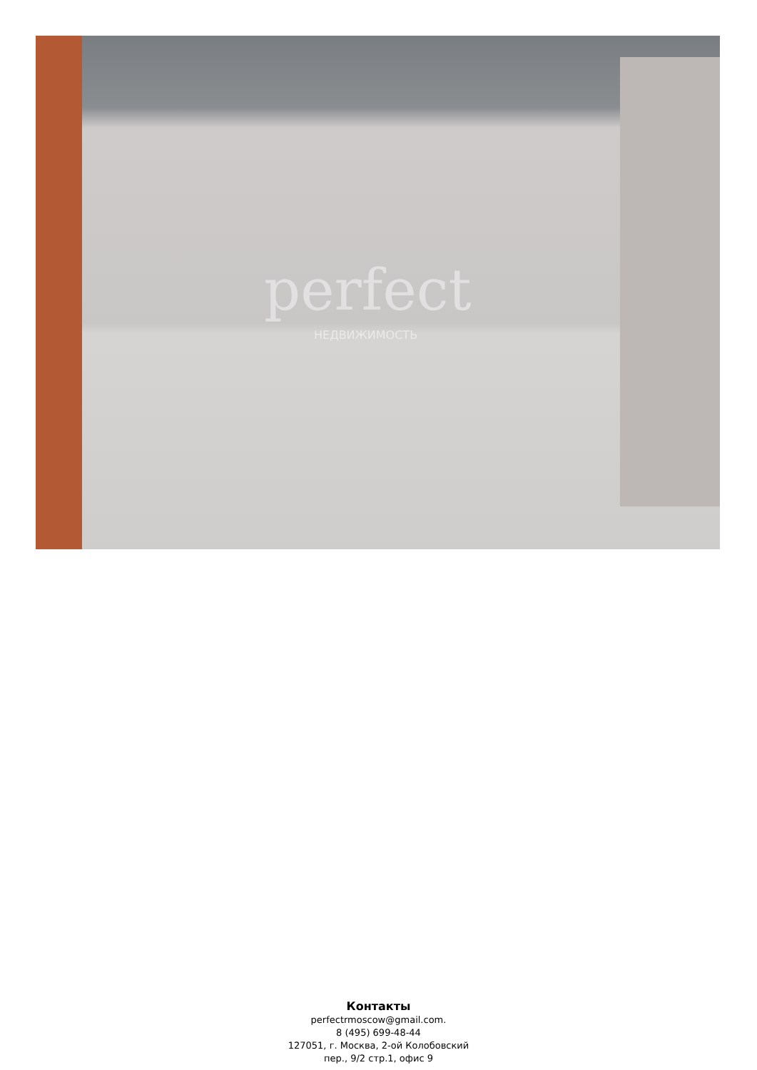perfect
НЕДВИЖИМОСТЬ
Контакты
perfectrmoscow@gmail.com.
8 (495) 699-48-44
127051, г. Москва, 2-ой Колобовский
пер., 9/2 стр.1, офис 9